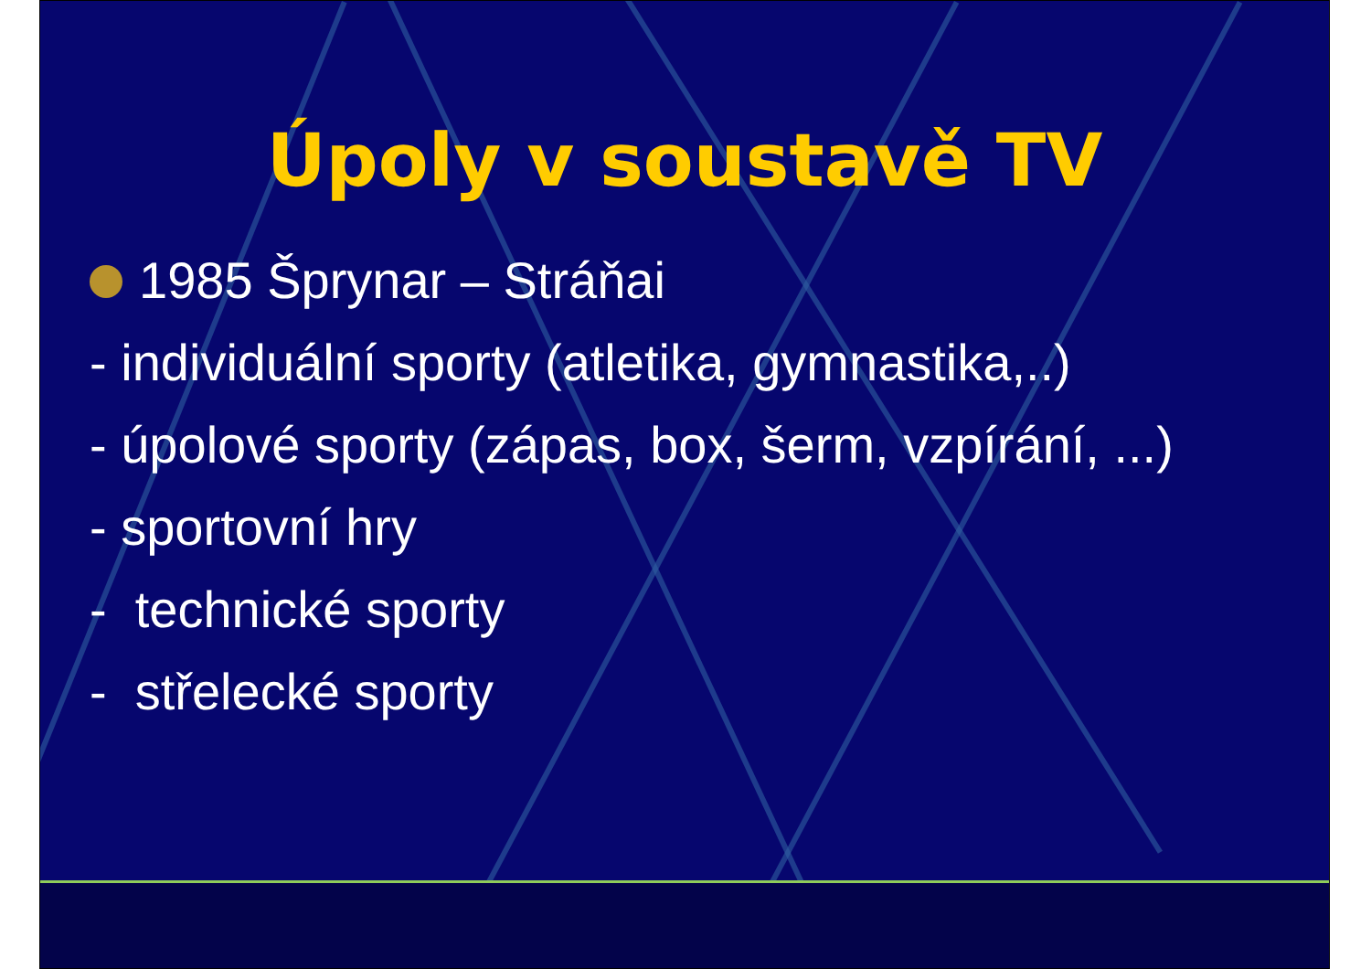Úpoly v soustavě TV
1985 Šprynar – Stráňai
- individuální sporty (atletika, gymnastika,..)
- úpolové sporty (zápas, box, šerm, vzpírání, ...)
- sportovní hry
- technické sporty
- střelecké sporty